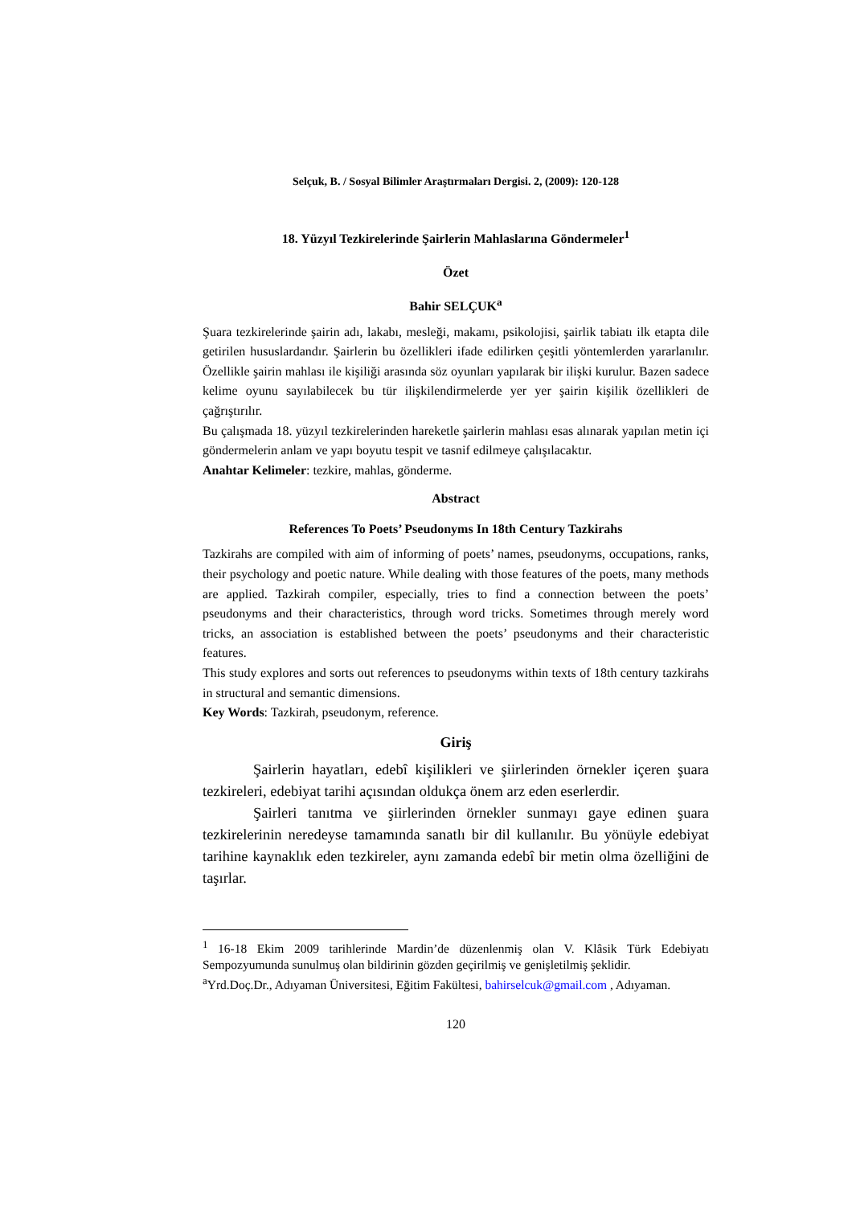Selçuk, B. / Sosyal Bilimler Araştırmaları Dergisi. 2, (2009): 120-128
18. Yüzyıl Tezkirelerinde Şairlerin Mahlaslarına Göndermeler<sup>1</sup>
Özet
Bahir SELÇUK<sup>a</sup>
Şuara tezkirelerinde şairin adı, lakabı, mesleği, makamı, psikolojisi, şairlik tabiatı ilk etapta dile getirilen hususlardandır. Şairlerin bu özellikleri ifade edilirken çeşitli yöntemlerden yararlanılır. Özellikle şairin mahlası ile kişiliği arasında söz oyunları yapılarak bir ilişki kurulur. Bazen sadece kelime oyunu sayılabilecek bu tür ilişkilendirmelerde yer yer şairin kişilik özellikleri de çağrıştırılır.
Bu çalışmada 18. yüzyıl tezkirelerinden hareketle şairlerin mahlası esas alınarak yapılan metin içi göndermelerin anlam ve yapı boyutu tespit ve tasnif edilmeye çalışılacaktır.
Anahtar Kelimeler: tezkire, mahlas, gönderme.
Abstract
References To Poets’ Pseudonyms In 18th Century Tazkirahs
Tazkirahs are compiled with aim of informing of poets’ names, pseudonyms, occupations, ranks, their psychology and poetic nature. While dealing with those features of the poets, many methods are applied. Tazkirah compiler, especially, tries to find a connection between the poets’ pseudonyms and their characteristics, through word tricks. Sometimes through merely word tricks, an association is established between the poets’ pseudonyms and their characteristic features.
This study explores and sorts out references to pseudonyms within texts of 18th century tazkirahs in structural and semantic dimensions.
Key Words: Tazkirah, pseudonym, reference.
Giriş
Şairlerin hayatları, edebî kişilikleri ve şiirlerinden örnekler içeren şuara tezkireleri, edebiyat tarihi açısından oldukça önem arz eden eserlerdir.
Şairleri tanıtma ve şiirlerinden örnekler sunmayı gaye edinen şuara tezkirelerinin neredeyse tamamında sanatlı bir dil kullanılır. Bu yönüyle edebiyat tarihine kaynaklık eden tezkireler, aynı zamanda edebî bir metin olma özelliğini de taşırlar.
<sup>1</sup> 16-18 Ekim 2009 tarihlerinde Mardin’de düzenlenmiş olan V. Klâsik Türk Edebiyatı Sempozyumunda sunulmuş olan bildirinin gözden geçirilmiş ve genişletilmiş şeklidir.
<sup>a</sup> Yrd.Doç.Dr., Adıyaman Üniversitesi, Eğitim Fakültesi, bahirselcuk@gmail.com , Adıyaman.
120